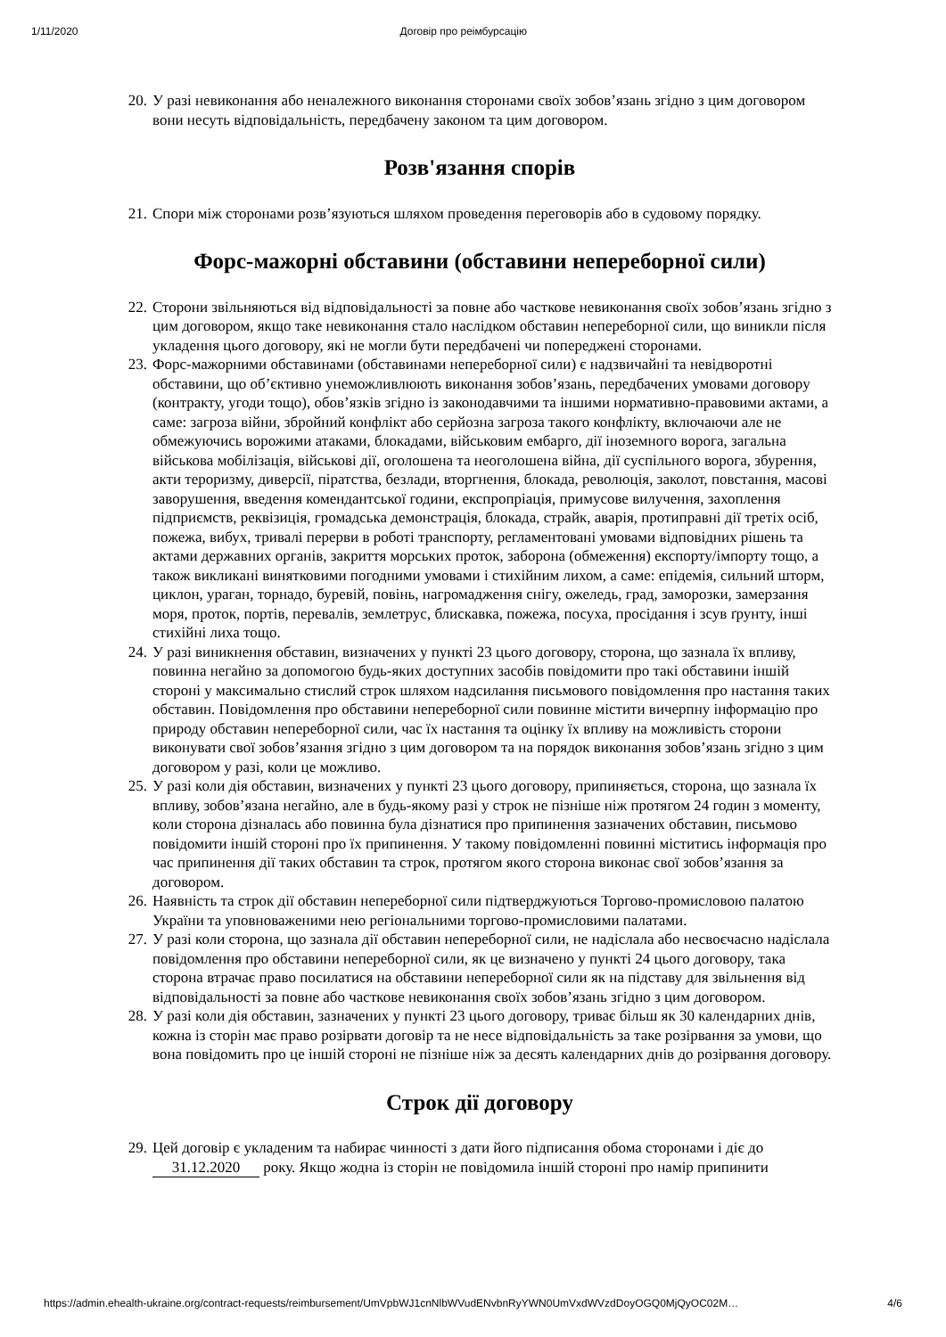1/11/2020 Договір про реімбурсацію
20. У разі невиконання або неналежного виконання сторонами своїх зобов’язань згідно з цим договором вони несуть відповідальність, передбачену законом та цим договором.
Розв'язання спорів
21. Спори між сторонами розв’язуються шляхом проведення переговорів або в судовому порядку.
Форс-мажорні обставини (обставини непереборної сили)
22. Сторони звільняються від відповідальності за повне або часткове невиконання своїх зобов’язань згідно з цим договором, якщо таке невиконання стало наслідком обставин непереборної сили, що виникли після укладення цього договору, які не могли бути передбачені чи попереджені сторонами.
23. Форс-мажорними обставинами (обставинами непереборної сили) є надзвичайні та невідворотні обставини, що об’єктивно унеможливлюють виконання зобов’язань, передбачених умовами договору (контракту, угоди тощо), обов’язків згідно із законодавчими та іншими нормативно-правовими актами, а саме: загроза війни, збройний конфлікт або серйозна загроза такого конфлікту, включаючи але не обмежуючись ворожими атаками, блокадами, військовим ембарго, дії іноземного ворога, загальна військова мобілізація, військові дії, оголошена та неоголошена війна, дії суспільного ворога, збурення, акти тероризму, диверсії, піратства, безлади, вторгнення, блокада, революція, заколот, повстання, масові заворушення, введення комендантської години, експропріація, примусове вилучення, захоплення підприємств, реквізиція, громадська демонстрація, блокада, страйк, аварія, протиправні дії третіх осіб, пожежа, вибух, тривалі перерви в роботі транспорту, регламентовані умовами відповідних рішень та актами державних органів, закриття морських проток, заборона (обмеження) експорту/імпорту тощо, а також викликані винятковими погодними умовами і стихійним лихом, а саме: епідемія, сильний шторм, циклон, ураган, торнадо, буревій, повінь, нагромадження снігу, ожеледь, град, заморозки, замерзання моря, проток, портів, перевалів, землетрус, блискавка, пожежа, посуха, просідання і зсув ґрунту, інші стихійні лиха тощо.
24. У разі виникнення обставин, визначених у пункті 23 цього договору, сторона, що зазнала їх впливу, повинна негайно за допомогою будь-яких доступних засобів повідомити про такі обставини іншій стороні у максимально стислий строк шляхом надсилання письмового повідомлення про настання таких обставин. Повідомлення про обставини непереборної сили повинне містити вичерпну інформацію про природу обставин непереборної сили, час їх настання та оцінку їх впливу на можливість сторони виконувати свої зобов’язання згідно з цим договором та на порядок виконання зобов’язань згідно з цим договором у разі, коли це можливо.
25. У разі коли дія обставин, визначених у пункті 23 цього договору, припиняється, сторона, що зазнала їх впливу, зобов’язана негайно, але в будь-якому разі у строк не пізніше ніж протягом 24 годин з моменту, коли сторона дізналась або повинна була дізнатися про припинення зазначених обставин, письмово повідомити іншій стороні про їх припинення. У такому повідомленні повинні міститись інформація про час припинення дії таких обставин та строк, протягом якого сторона виконає свої зобов’язання за договором.
26. Наявність та строк дії обставин непереборної сили підтверджуються Торгово-промисловою палатою України та уповноваженими нею регіональними торгово-промисловими палатами.
27. У разі коли сторона, що зазнала дії обставин непереборної сили, не надіслала або несвоєчасно надіслала повідомлення про обставини непереборної сили, як це визначено у пункті 24 цього договору, така сторона втрачає право посилатися на обставини непереборної сили як на підставу для звільнення від відповідальності за повне або часткове невиконання своїх зобов’язань згідно з цим договором.
28. У разі коли дія обставин, зазначених у пункті 23 цього договору, триває більш як 30 календарних днів, кожна із сторін має право розірвати договір та не несе відповідальність за таке розірвання за умови, що вона повідомить про це іншій стороні не пізніше ніж за десять календарних днів до розірвання договору.
Строк дії договору
29. Цей договір є укладеним та набирає чинності з дати його підписання обома сторонами і діє до 31.12.2020 року. Якщо жодна із сторін не повідомила іншій стороні про намір припинити
https://admin.ehealth-ukraine.org/contract-requests/reimbursement/UmVpbWJ1cnNlbWVudENvbnRyYWN0UmVxdWVzdDoyOGQ0MjQyOC02M… 4/6